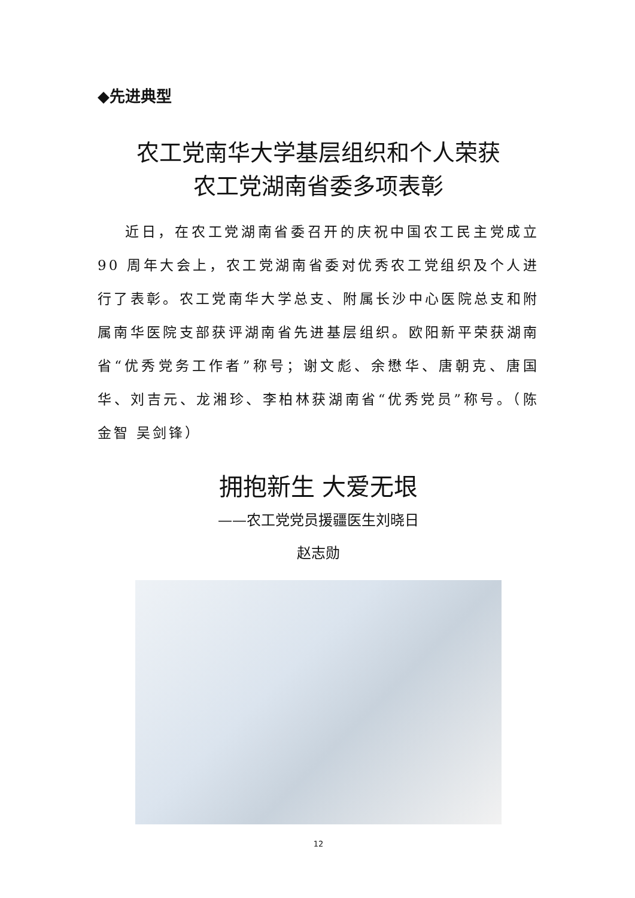◆先进典型
农工党南华大学基层组织和个人荣获
农工党湖南省委多项表彰
近日，在农工党湖南省委召开的庆祝中国农工民主党成立 90 周年大会上，农工党湖南省委对优秀农工党组织及个人进行了表彰。农工党南华大学总支、附属长沙中心医院总支和附属南华医院支部获评湖南省先进基层组织。欧阳新平荣获湖南省“优秀党务工作者”称号；谢文彪、余懋华、唐朝克、唐国华、刘吉元、龙湘珍、李柏林获湖南省“优秀党员”称号。（陈金智 吴剑锋）
拥抱新生 大爱无垠
——农工党党员援疆医生刘晓日
赵志勋
12